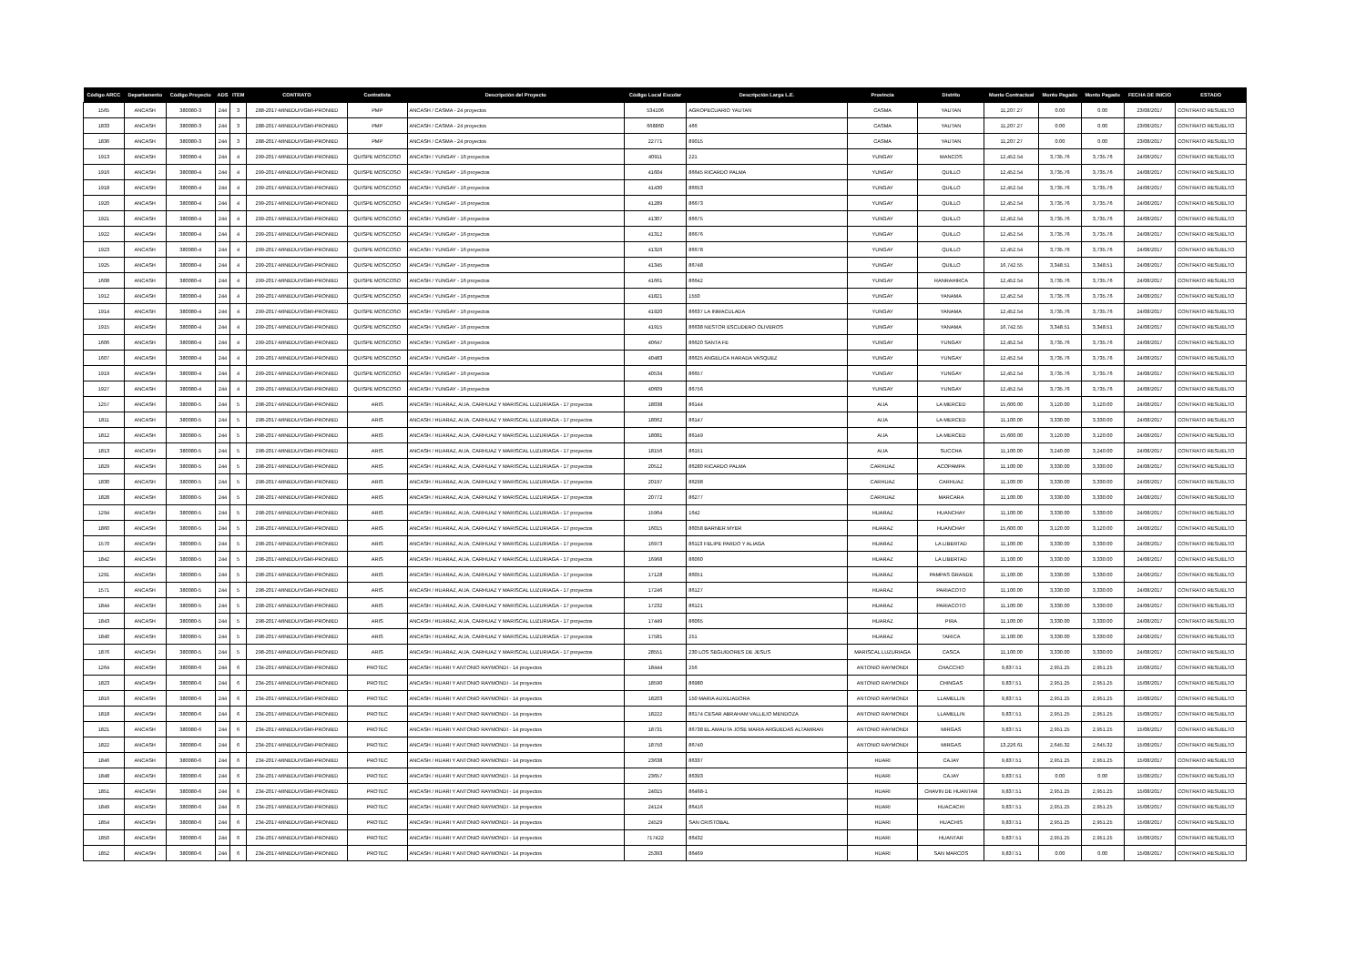| Código ARCC | Departamento | Código Proyecto | ADS | ITEM | CONTRATO | Contratista | Descripción del Proyecto | Código Local Escolar | Descripción Larga L.E. | Provincia | Distrito | Monto Contractual | Monto Pagado | Monto Pagado | FECHA DE INICIO | ESTADO |
| --- | --- | --- | --- | --- | --- | --- | --- | --- | --- | --- | --- | --- | --- | --- | --- | --- |
| 1565 | ANCASH | 380080-3 | 244 | 3 | 288-2017-MINEDU/VGMI-PRONIED | PMP | ANCASH / CASMA - 24 proyectos | 534106 | AGROPECUARIO YAUTAN | CASMA | YAUTAN | 11,207.27 | 0.00 | 0.00 | 23/08/2017 | CONTRATO RESUELTO |
| 1833 | ANCASH | 380080-3 | 244 | 3 | 288-2017-MINEDU/VGMI-PRONIED | PMP | ANCASH / CASMA - 24 proyectos | 668860 | 466 | CASMA | YAUTAN | 11,207.27 | 0.00 | 0.00 | 23/08/2017 | CONTRATO RESUELTO |
| 1836 | ANCASH | 380080-3 | 244 | 3 | 288-2017-MINEDU/VGMI-PRONIED | PMP | ANCASH / CASMA - 24 proyectos | 22771 | 89015 | CASMA | YAUTAN | 11,207.27 | 0.00 | 0.00 | 23/08/2017 | CONTRATO RESUELTO |
| 1913 | ANCASH | 380080-4 | 244 | 4 | 299-2017-MINEDU/VGMI-PRONIED | QUISPE MOSCOSO | ANCASH / YUNGAY - 16 proyectos | 40911 | 221 | YUNGAY | MANCOS | 12,452.54 | 3,735.76 | 3,735.76 | 24/08/2017 | CONTRATO RESUELTO |
| 1916 | ANCASH | 380080-4 | 244 | 4 | 299-2017-MINEDU/VGMI-PRONIED | QUISPE MOSCOSO | ANCASH / YUNGAY - 16 proyectos | 41604 | 86645 RICARDO PALMA | YUNGAY | QUILLO | 12,452.54 | 3,735.76 | 3,735.76 | 24/08/2017 | CONTRATO RESUELTO |
| 1918 | ANCASH | 380080-4 | 244 | 4 | 299-2017-MINEDU/VGMI-PRONIED | QUISPE MOSCOSO | ANCASH / YUNGAY - 16 proyectos | 41430 | 86653 | YUNGAY | QUILLO | 12,452.54 | 3,735.76 | 3,735.76 | 24/08/2017 | CONTRATO RESUELTO |
| 1920 | ANCASH | 380080-4 | 244 | 4 | 299-2017-MINEDU/VGMI-PRONIED | QUISPE MOSCOSO | ANCASH / YUNGAY - 16 proyectos | 41289 | 86673 | YUNGAY | QUILLO | 12,452.54 | 3,735.76 | 3,735.76 | 24/08/2017 | CONTRATO RESUELTO |
| 1921 | ANCASH | 380080-4 | 244 | 4 | 299-2017-MINEDU/VGMI-PRONIED | QUISPE MOSCOSO | ANCASH / YUNGAY - 16 proyectos | 41307 | 86675 | YUNGAY | QUILLO | 12,452.54 | 3,735.76 | 3,735.76 | 24/08/2017 | CONTRATO RESUELTO |
| 1922 | ANCASH | 380080-4 | 244 | 4 | 299-2017-MINEDU/VGMI-PRONIED | QUISPE MOSCOSO | ANCASH / YUNGAY - 16 proyectos | 41312 | 86676 | YUNGAY | QUILLO | 12,452.54 | 3,735.76 | 3,735.76 | 24/08/2017 | CONTRATO RESUELTO |
| 1923 | ANCASH | 380080-4 | 244 | 4 | 299-2017-MINEDU/VGMI-PRONIED | QUISPE MOSCOSO | ANCASH / YUNGAY - 16 proyectos | 41326 | 86678 | YUNGAY | QUILLO | 12,452.54 | 3,735.76 | 3,735.76 | 24/08/2017 | CONTRATO RESUELTO |
| 1925 | ANCASH | 380080-4 | 244 | 4 | 299-2017-MINEDU/VGMI-PRONIED | QUISPE MOSCOSO | ANCASH / YUNGAY - 16 proyectos | 41345 | 86748 | YUNGAY | QUILLO | 16,742.55 | 3,348.51 | 3,348.51 | 24/08/2017 | CONTRATO RESUELTO |
| 1608 | ANCASH | 380080-4 | 244 | 4 | 299-2017-MINEDU/VGMI-PRONIED | QUISPE MOSCOSO | ANCASH / YUNGAY - 16 proyectos | 41661 | 86642 | YUNGAY | RANRAHIRCA | 12,452.54 | 3,735.76 | 3,735.76 | 24/08/2017 | CONTRATO RESUELTO |
| 1912 | ANCASH | 380080-4 | 244 | 4 | 299-2017-MINEDU/VGMI-PRONIED | QUISPE MOSCOSO | ANCASH / YUNGAY - 16 proyectos | 41821 | 1550 | YUNGAY | YANAMA | 12,452.54 | 3,735.76 | 3,735.76 | 24/08/2017 | CONTRATO RESUELTO |
| 1914 | ANCASH | 380080-4 | 244 | 4 | 299-2017-MINEDU/VGMI-PRONIED | QUISPE MOSCOSO | ANCASH / YUNGAY - 16 proyectos | 41920 | 86637 LA INMACULADA | YUNGAY | YANAMA | 12,452.54 | 3,735.76 | 3,735.76 | 24/08/2017 | CONTRATO RESUELTO |
| 1915 | ANCASH | 380080-4 | 244 | 4 | 299-2017-MINEDU/VGMI-PRONIED | QUISPE MOSCOSO | ANCASH / YUNGAY - 16 proyectos | 41915 | 86638 NESTOR ESCUDERO OLIVEROS | YUNGAY | YANAMA | 16,742.55 | 3,348.51 | 3,348.51 | 24/08/2017 | CONTRATO RESUELTO |
| 1606 | ANCASH | 380080-4 | 244 | 4 | 299-2017-MINEDU/VGMI-PRONIED | QUISPE MOSCOSO | ANCASH / YUNGAY - 16 proyectos | 40647 | 86620 SANTA FE | YUNGAY | YUNGAY | 12,452.54 | 3,735.76 | 3,735.76 | 24/08/2017 | CONTRATO RESUELTO |
| 1607 | ANCASH | 380080-4 | 244 | 4 | 299-2017-MINEDU/VGMI-PRONIED | QUISPE MOSCOSO | ANCASH / YUNGAY - 16 proyectos | 40483 | 86625 ANGELICA HARADA VASQUEZ | YUNGAY | YUNGAY | 12,452.54 | 3,735.76 | 3,735.76 | 24/08/2017 | CONTRATO RESUELTO |
| 1919 | ANCASH | 380080-4 | 244 | 4 | 299-2017-MINEDU/VGMI-PRONIED | QUISPE MOSCOSO | ANCASH / YUNGAY - 16 proyectos | 40534 | 86657 | YUNGAY | YUNGAY | 12,452.54 | 3,735.76 | 3,735.76 | 24/08/2017 | CONTRATO RESUELTO |
| 1927 | ANCASH | 380080-4 | 244 | 4 | 299-2017-MINEDU/VGMI-PRONIED | QUISPE MOSCOSO | ANCASH / YUNGAY - 16 proyectos | 40609 | 86756 | YUNGAY | YUNGAY | 12,452.54 | 3,735.76 | 3,735.76 | 24/08/2017 | CONTRATO RESUELTO |
| 1257 | ANCASH | 380080-5 | 244 | 5 | 298-2017-MINEDU/VGMI-PRONIED | ARIS | ANCASH / HUARAZ, AIJA, CARHUAZ Y MARISCAL LUZURIAGA - 17 proyectos | 18038 | 86144 | AIJA | LA MERCED | 15,600.00 | 3,120.00 | 3,120.00 | 24/08/2017 | CONTRATO RESUELTO |
| 1811 | ANCASH | 380080-5 | 244 | 5 | 298-2017-MINEDU/VGMI-PRONIED | ARIS | ANCASH / HUARAZ, AIJA, CARHUAZ Y MARISCAL LUZURIAGA - 17 proyectos | 18062 | 86147 | AIJA | LA MERCED | 11,100.00 | 3,330.00 | 3,330.00 | 24/08/2017 | CONTRATO RESUELTO |
| 1812 | ANCASH | 380080-5 | 244 | 5 | 298-2017-MINEDU/VGMI-PRONIED | ARIS | ANCASH / HUARAZ, AIJA, CARHUAZ Y MARISCAL LUZURIAGA - 17 proyectos | 18081 | 86149 | AIJA | LA MERCED | 15,600.00 | 3,120.00 | 3,120.00 | 24/08/2017 | CONTRATO RESUELTO |
| 1813 | ANCASH | 380080-5 | 244 | 5 | 298-2017-MINEDU/VGMI-PRONIED | ARIS | ANCASH / HUARAZ, AIJA, CARHUAZ Y MARISCAL LUZURIAGA - 17 proyectos | 18156 | 86151 | AIJA | SUCCHA | 11,100.00 | 3,240.00 | 3,240.00 | 24/08/2017 | CONTRATO RESUELTO |
| 1829 | ANCASH | 380080-5 | 244 | 5 | 298-2017-MINEDU/VGMI-PRONIED | ARIS | ANCASH / HUARAZ, AIJA, CARHUAZ Y MARISCAL LUZURIAGA - 17 proyectos | 20512 | 86280 RICARDO PALMA | CARHUAZ | ACOPAMPA | 11,100.00 | 3,330.00 | 3,330.00 | 24/08/2017 | CONTRATO RESUELTO |
| 1830 | ANCASH | 380080-5 | 244 | 5 | 298-2017-MINEDU/VGMI-PRONIED | ARIS | ANCASH / HUARAZ, AIJA, CARHUAZ Y MARISCAL LUZURIAGA - 17 proyectos | 20197 | 86298 | CARHUAZ | CARHUAZ | 11,100.00 | 3,330.00 | 3,330.00 | 24/08/2017 | CONTRATO RESUELTO |
| 1828 | ANCASH | 380080-5 | 244 | 5 | 298-2017-MINEDU/VGMI-PRONIED | ARIS | ANCASH / HUARAZ, AIJA, CARHUAZ Y MARISCAL LUZURIAGA - 17 proyectos | 20772 | 86277 | CARHUAZ | MARCARA | 11,100.00 | 3,330.00 | 3,330.00 | 24/08/2017 | CONTRATO RESUELTO |
| 1294 | ANCASH | 380080-5 | 244 | 5 | 298-2017-MINEDU/VGMI-PRONIED | ARIS | ANCASH / HUARAZ, AIJA, CARHUAZ Y MARISCAL LUZURIAGA - 17 proyectos | 15964 | 1642 | HUARAZ | HUANCHAY | 11,100.00 | 3,330.00 | 3,330.00 | 24/08/2017 | CONTRATO RESUELTO |
| 1860 | ANCASH | 380080-5 | 244 | 5 | 298-2017-MINEDU/VGMI-PRONIED | ARIS | ANCASH / HUARAZ, AIJA, CARHUAZ Y MARISCAL LUZURIAGA - 17 proyectos | 16015 | 86058 BARNER MYER | HUARAZ | HUANCHAY | 15,600.00 | 3,120.00 | 3,120.00 | 24/08/2017 | CONTRATO RESUELTO |
| 1570 | ANCASH | 380080-5 | 244 | 5 | 298-2017-MINEDU/VGMI-PRONIED | ARIS | ANCASH / HUARAZ, AIJA, CARHUAZ Y MARISCAL LUZURIAGA - 17 proyectos | 16973 | 86113 FELIPE PARDO Y ALIAGA | HUARAZ | LA LIBERTAD | 11,100.00 | 3,330.00 | 3,330.00 | 24/08/2017 | CONTRATO RESUELTO |
| 1842 | ANCASH | 380080-5 | 244 | 5 | 298-2017-MINEDU/VGMI-PRONIED | ARIS | ANCASH / HUARAZ, AIJA, CARHUAZ Y MARISCAL LUZURIAGA - 17 proyectos | 16968 | 86060 | HUARAZ | LA LIBERTAD | 11,100.00 | 3,330.00 | 3,330.00 | 24/08/2017 | CONTRATO RESUELTO |
| 1291 | ANCASH | 380080-5 | 244 | 5 | 298-2017-MINEDU/VGMI-PRONIED | ARIS | ANCASH / HUARAZ, AIJA, CARHUAZ Y MARISCAL LUZURIAGA - 17 proyectos | 17128 | 86051 | HUARAZ | PAMPAS GRANDE | 11,100.00 | 3,330.00 | 3,330.00 | 24/08/2017 | CONTRATO RESUELTO |
| 1571 | ANCASH | 380080-5 | 244 | 5 | 298-2017-MINEDU/VGMI-PRONIED | ARIS | ANCASH / HUARAZ, AIJA, CARHUAZ Y MARISCAL LUZURIAGA - 17 proyectos | 17246 | 86127 | HUARAZ | PARIACOTO | 11,100.00 | 3,330.00 | 3,330.00 | 24/08/2017 | CONTRATO RESUELTO |
| 1844 | ANCASH | 380080-5 | 244 | 5 | 298-2017-MINEDU/VGMI-PRONIED | ARIS | ANCASH / HUARAZ, AIJA, CARHUAZ Y MARISCAL LUZURIAGA - 17 proyectos | 17232 | 86121 | HUARAZ | PARIACOTO | 11,100.00 | 3,330.00 | 3,330.00 | 24/08/2017 | CONTRATO RESUELTO |
| 1843 | ANCASH | 380080-5 | 244 | 5 | 298-2017-MINEDU/VGMI-PRONIED | ARIS | ANCASH / HUARAZ, AIJA, CARHUAZ Y MARISCAL LUZURIAGA - 17 proyectos | 17449 | 86065 | HUARAZ | PIRA | 11,100.00 | 3,330.00 | 3,330.00 | 24/08/2017 | CONTRATO RESUELTO |
| 1840 | ANCASH | 380080-5 | 244 | 5 | 298-2017-MINEDU/VGMI-PRONIED | ARIS | ANCASH / HUARAZ, AIJA, CARHUAZ Y MARISCAL LUZURIAGA - 17 proyectos | 17581 | 251 | HUARAZ | TARICA | 11,100.00 | 3,330.00 | 3,330.00 | 24/08/2017 | CONTRATO RESUELTO |
| 1876 | ANCASH | 380080-5 | 244 | 5 | 298-2017-MINEDU/VGMI-PRONIED | ARIS | ANCASH / HUARAZ, AIJA, CARHUAZ Y MARISCAL LUZURIAGA - 17 proyectos | 28551 | 230 LOS SEGUIDORES DE JESUS | MARISCAL LUZURIAGA | CASCA | 11,100.00 | 3,330.00 | 3,330.00 | 24/08/2017 | CONTRATO RESUELTO |
| 1264 | ANCASH | 380080-6 | 244 | 6 | 234-2017-MINEDU/VGMI-PRONIED | PROTEC | ANCASH / HUARI Y ANTONIO RAYMONDI - 14 proyectos | 18444 | 256 | ANTONIO RAYMONDI | CHACCHO | 9,837.51 | 2,951.25 | 2,951.25 | 15/08/2017 | CONTRATO RESUELTO |
| 1823 | ANCASH | 380080-6 | 244 | 6 | 234-2017-MINEDU/VGMI-PRONIED | PROTEC | ANCASH / HUARI Y ANTONIO RAYMONDI - 14 proyectos | 18590 | 86980 | ANTONIO RAYMONDI | CHINGAS | 9,837.51 | 2,951.25 | 2,951.25 | 15/08/2017 | CONTRATO RESUELTO |
| 1816 | ANCASH | 380080-6 | 244 | 6 | 234-2017-MINEDU/VGMI-PRONIED | PROTEC | ANCASH / HUARI Y ANTONIO RAYMONDI - 14 proyectos | 18203 | 150 MARIA AUXILIADORA | ANTONIO RAYMONDI | LLAMELLIN | 9,837.51 | 2,951.25 | 2,951.25 | 15/08/2017 | CONTRATO RESUELTO |
| 1818 | ANCASH | 380080-6 | 244 | 6 | 234-2017-MINEDU/VGMI-PRONIED | PROTEC | ANCASH / HUARI Y ANTONIO RAYMONDI - 14 proyectos | 18222 | 86174 CESAR ABRAHAM VALLEJO MENDOZA | ANTONIO RAYMONDI | LLAMELLIN | 9,837.51 | 2,951.25 | 2,951.25 | 15/08/2017 | CONTRATO RESUELTO |
| 1821 | ANCASH | 380080-6 | 244 | 6 | 234-2017-MINEDU/VGMI-PRONIED | PROTEC | ANCASH / HUARI Y ANTONIO RAYMONDI - 14 proyectos | 18731 | 86738 EL AMAUTA JOSE MARIA ARGUEDAS ALTAMIRAN | ANTONIO RAYMONDI | MIRGAS | 9,837.51 | 2,951.25 | 2,951.25 | 15/08/2017 | CONTRATO RESUELTO |
| 1822 | ANCASH | 380080-6 | 244 | 6 | 234-2017-MINEDU/VGMI-PRONIED | PROTEC | ANCASH / HUARI Y ANTONIO RAYMONDI - 14 proyectos | 18750 | 86740 | ANTONIO RAYMONDI | MIRGAS | 13,226.61 | 2,645.32 | 2,645.32 | 15/08/2017 | CONTRATO RESUELTO |
| 1846 | ANCASH | 380080-6 | 244 | 6 | 234-2017-MINEDU/VGMI-PRONIED | PROTEC | ANCASH / HUARI Y ANTONIO RAYMONDI - 14 proyectos | 23638 | 86337 | HUARI | CAJAY | 9,837.51 | 2,951.25 | 2,951.25 | 15/08/2017 | CONTRATO RESUELTO |
| 1848 | ANCASH | 380080-6 | 244 | 6 | 234-2017-MINEDU/VGMI-PRONIED | PROTEC | ANCASH / HUARI Y ANTONIO RAYMONDI - 14 proyectos | 23657 | 86393 | HUARI | CAJAY | 9,837.51 | 0.00 | 0.00 | 15/08/2017 | CONTRATO RESUELTO |
| 1851 | ANCASH | 380080-6 | 244 | 6 | 234-2017-MINEDU/VGMI-PRONIED | PROTEC | ANCASH / HUARI Y ANTONIO RAYMONDI - 14 proyectos | 24015 | 86468-1 | HUARI | CHAVIN DE HUANTAR | 9,837.51 | 2,951.25 | 2,951.25 | 15/08/2017 | CONTRATO RESUELTO |
| 1849 | ANCASH | 380080-6 | 244 | 6 | 234-2017-MINEDU/VGMI-PRONIED | PROTEC | ANCASH / HUARI Y ANTONIO RAYMONDI - 14 proyectos | 24124 | 86416 | HUARI | HUACACHI | 9,837.51 | 2,951.25 | 2,951.25 | 15/08/2017 | CONTRATO RESUELTO |
| 1854 | ANCASH | 380080-6 | 244 | 6 | 234-2017-MINEDU/VGMI-PRONIED | PROTEC | ANCASH / HUARI Y ANTONIO RAYMONDI - 14 proyectos | 24529 | SAN CRISTOBAL | HUARI | HUACHIS | 9,837.51 | 2,951.25 | 2,951.25 | 15/08/2017 | CONTRATO RESUELTO |
| 1850 | ANCASH | 380080-6 | 244 | 6 | 234-2017-MINEDU/VGMI-PRONIED | PROTEC | ANCASH / HUARI Y ANTONIO RAYMONDI - 14 proyectos | 717422 | 86432 | HUARI | HUANTAR | 9,837.51 | 2,951.25 | 2,951.25 | 15/08/2017 | CONTRATO RESUELTO |
| 1852 | ANCASH | 380080-6 | 244 | 6 | 234-2017-MINEDU/VGMI-PRONIED | PROTEC | ANCASH / HUARI Y ANTONIO RAYMONDI - 14 proyectos | 25393 | 86469 | HUARI | SAN MARCOS | 9,837.51 | 0.00 | 0.00 | 15/08/2017 | CONTRATO RESUELTO |